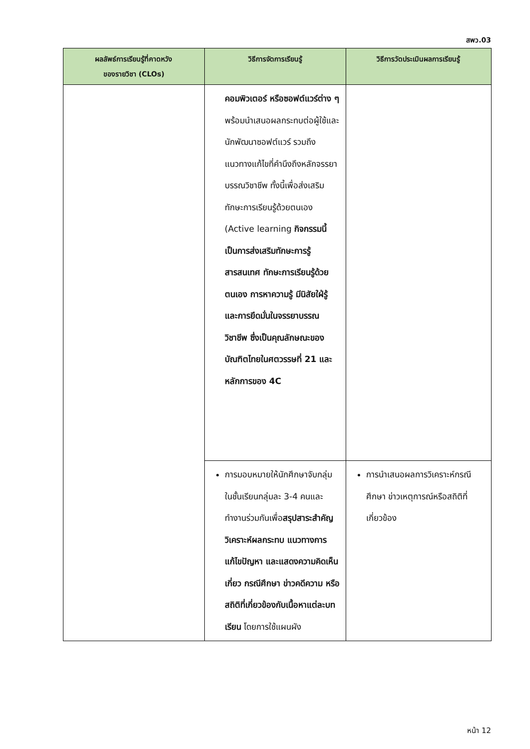สพว.03
| ผลลัพธ์การเรียนรู้ที่คาดหวัง ของรายวิชา (CLOs) | วิธีการจัดการเรียนรู้ | วิธีการวัดประเมินผลการเรียนรู้ |
| --- | --- | --- |
| | คอมพิวเตอร์ หรือซอฟต์แวร์ต่าง ๆ พร้อมนำเสนอผลกระทบต่อผู้ใช้และนักพัฒนาซอฟต์แวร์ รวมถึงแนวทางแก้ไขที่คำนึงถึงหลักจรรยาบรรณวิชาชีพ ทั้งนี้เพื่อส่งเสริมทักษะการเรียนรู้ด้วยตนเอง (Active learning กิจกรรมนี้เป็นการส่งเสริมทักษะการรู้สารสนเทศ ทักษะการเรียนรู้ด้วยตนเอง การหาความรู้ มีนิสัยใฝ่รู้ และการยึดมั่นในจรรยาบรรณวิชาชีพ ซึ่งเป็นคุณลักษณะของบัณฑิตไทยในศตวรรษที่ 21 และหลักการของ 4C | |
| | การมอบหมายให้นักศึกษาจับกลุ่มในชั้นเรียนกลุ่มละ 3-4 คนและทำงานร่วมกันเพื่อ สรุปสาระสำคัญ วิเคราะห์ผลกระทบ แนวทางการแก้ไขปัญหา และแสดงความคิดเห็นเกี่ยว กรณีศึกษา ข่าวคดีความ หรือสถิติที่เกี่ยวข้องกับเนื้อหาแต่ละบทเรียน โดยการใช้แผนผัง | การนำเสนอผลการวิเคราะห์กรณีศึกษา ข่าวเหตุการณ์หรือสถิติที่เกี่ยวข้อง |
หน้า 12